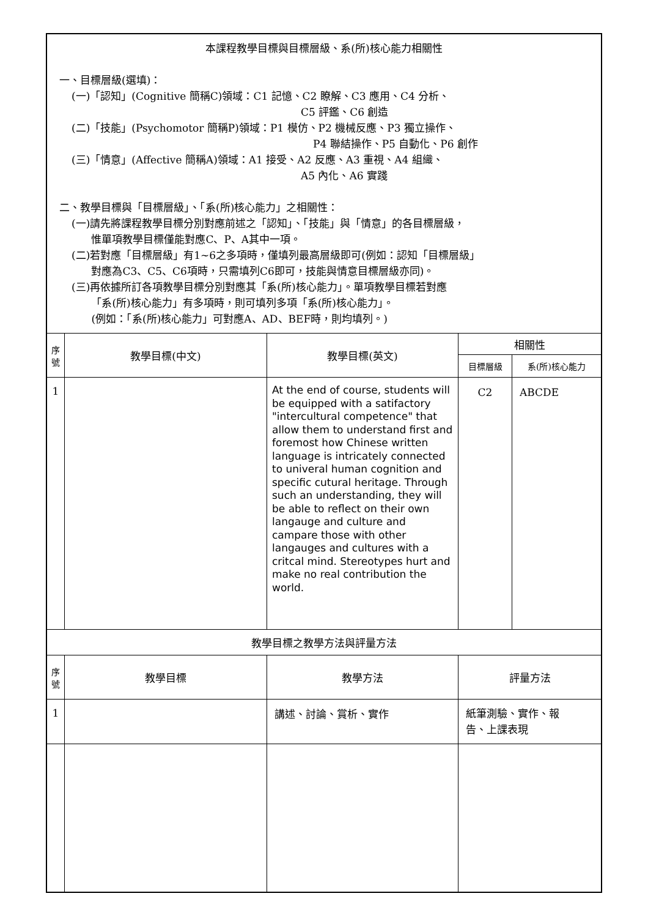| 本課程教學目標與目標層級、系(所)核心能力相關性 一、目標層級(選填)： (一)「認知」(Cognitive 簡稱C)領域：C1 記憶、C2 瞭解、C3 應用、C4 分析、 C5 評鑑、C6 創造 (二)「技能」(Psychomotor 簡稱P)領域：P1 模仿、P2 機械反應、P3 獨立操作、 P4 聯結操作、P5 自動化、P6 創作 (三)「情意」(Affective 簡稱A)領域：A1 接受、A2 反應、A3 重視、A4 組織、 A5 內化、A6 實踐 二、教學目標與「目標層級」、「系(所)核心能力」之相關性： (一)請先將課程教學目標分別對應前述之「認知」、「技能」與「情意」的各目標層級， 惟單項教學目標僅能對應C、P、A其中一項。 (二)若對應「目標層級」有1~6之多項時，僅填列最高層級即可(例如：認知「目標層級」 對應為C3、C5、C6項時，只需填列C6即可，技能與情意目標層級亦同)。 (三)再依據所訂各項教學目標分別對應其「系(所)核心能力」。單項教學目標若對應 「系(所)核心能力」有多項時，則可填列多項「系(所)核心能力」。 (例如：「系(所)核心能力」可對應A、AD、BEF時，則均填列。) | | | | |
| 序 號 | 教學目標(中文) | 教學目標(英文) | 相關性 | |
| | | | 目標層級 | 系(所)核心能力 |
| 1 | | At the end of course, students will be equipped with a satifactory "intercultural competence" that allow them to understand first and foremost how Chinese written language is intricately connected to univeral human cognition and specific cutural heritage. Through such an understanding, they will be able to reflect on their own langauge and culture and campare those with other langauges and cultures with a critcal mind. Stereotypes hurt and make no real contribution the world. | C2 | ABCDE |
| 教學目標之教學方法與評量方法 | | | | |
| 序 號 | 教學目標 | 教學方法 | 評量方法 | |
| 1 | | 講述、討論、賞析、實作 | 紙筆測驗、實作、報 告、上課表現 | |